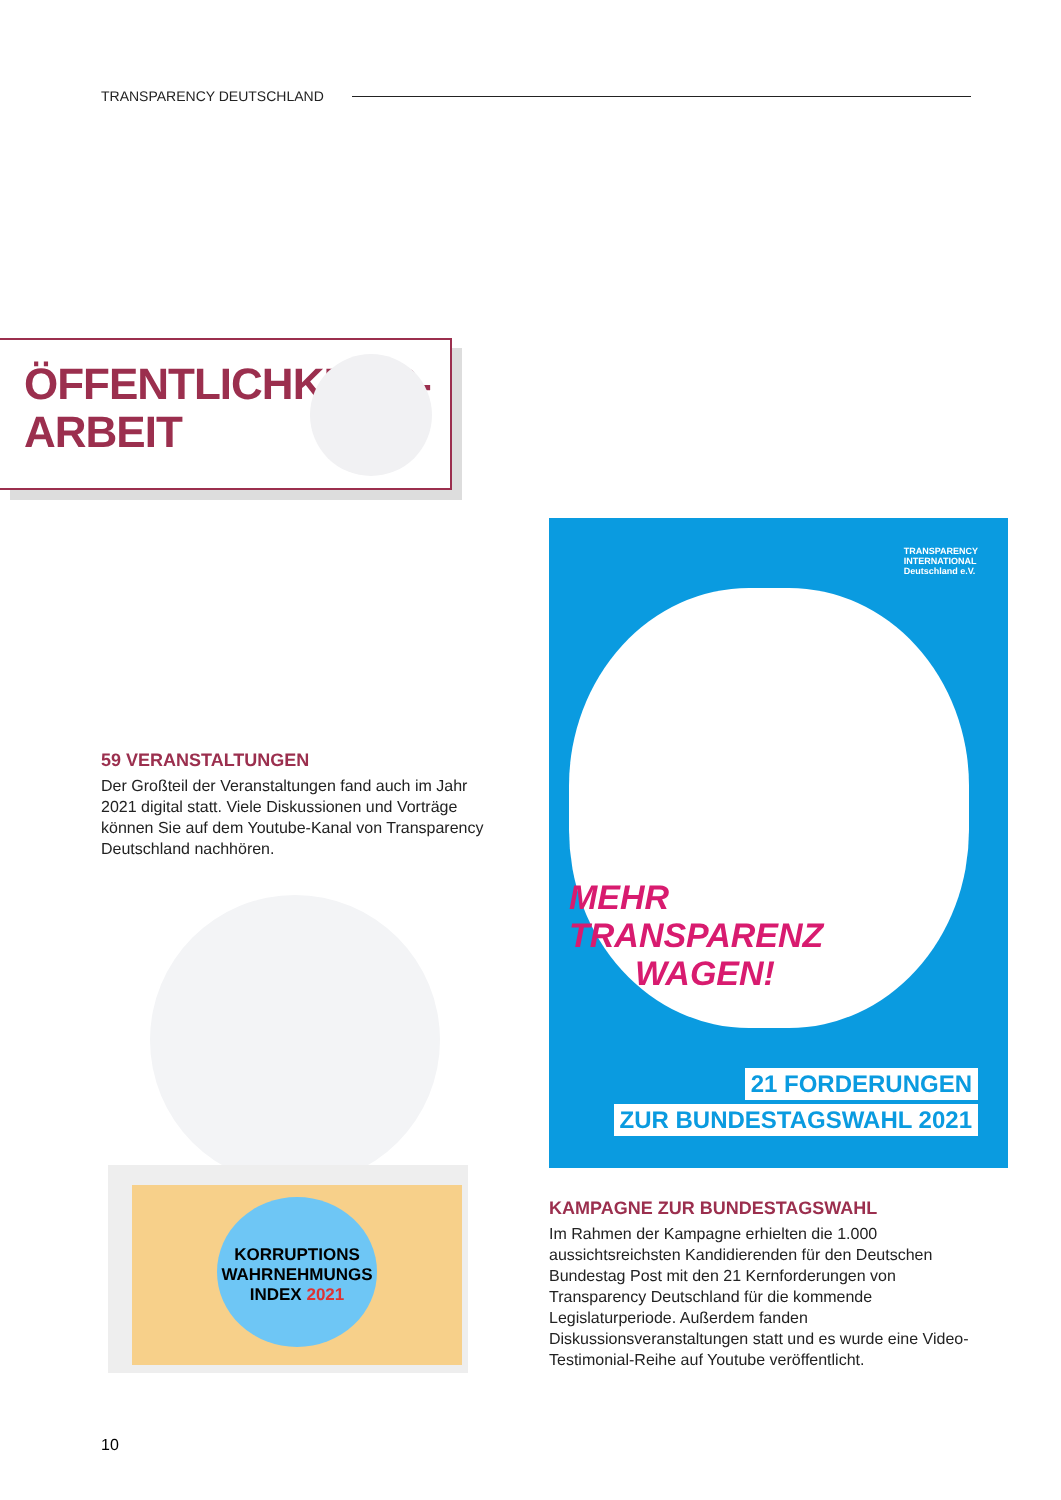TRANSPARENCY DEUTSCHLAND
ÖFFENTLICHKEITS-
ARBEIT
59 VERANSTALTUNGEN
Der Großteil der Veranstaltungen fand auch im Jahr 2021 digital statt. Viele Diskussionen und Vorträge können Sie auf dem Youtube-Kanal von Transparency Deutschland nachhören.
KORRUPTIONS
WAHRNEHMUNGS
INDEX 2021
TRANSPARENCY
INTERNATIONAL
Deutschland e.V.
MEHR
TRANSPARENZ
WAGEN!
21 FORDERUNGEN
ZUR BUNDESTAGSWAHL 2021
KAMPAGNE ZUR BUNDESTAGSWAHL
Im Rahmen der Kampagne erhielten die 1.000 aussichtsreichsten Kandidierenden für den Deutschen Bundestag Post mit den 21 Kernforderungen von Transparency Deutschland für die kommende Legislaturperiode. Außerdem fanden Diskussionsveranstaltungen statt und es wurde eine Video-Testimonial-Reihe auf Youtube veröffentlicht.
10